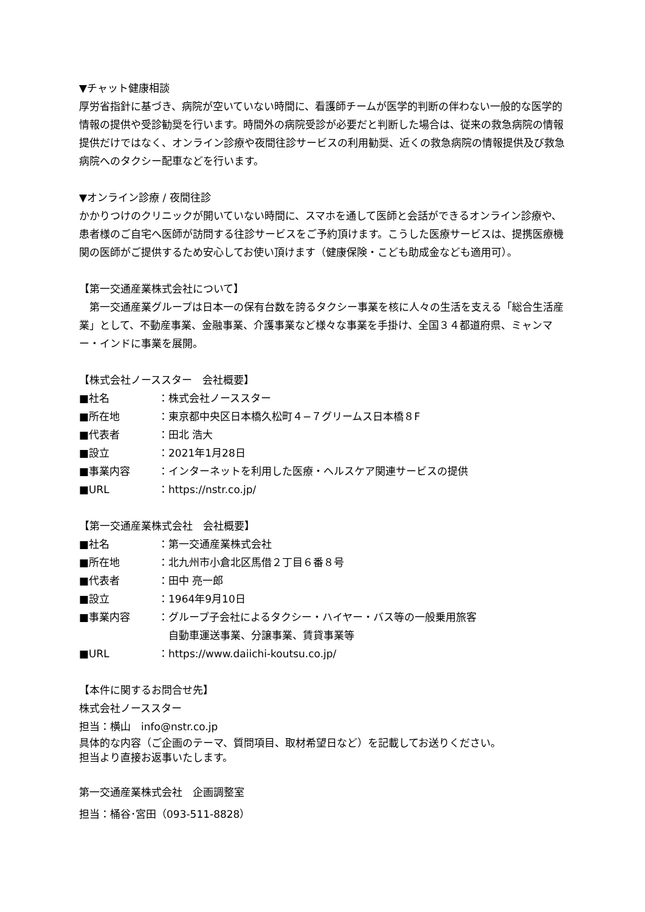▼チャット健康相談
厚労省指針に基づき、病院が空いていない時間に、看護師チームが医学的判断の伴わない一般的な医学的情報の提供や受診勧奨を行います。時間外の病院受診が必要だと判断した場合は、従来の救急病院の情報提供だけではなく、オンライン診療や夜間往診サービスの利用勧奨、近くの救急病院の情報提供及び救急病院へのタクシー配車などを行います。
▼オンライン診療 / 夜間往診
かかりつけのクリニックが開いていない時間に、スマホを通して医師と会話ができるオンライン診療や、患者様のご自宅へ医師が訪問する往診サービスをご予約頂けます。こうした医療サービスは、提携医療機関の医師がご提供するため安心してお使い頂けます（健康保険・こども助成金なども適用可）。
【第一交通産業株式会社について】
　第一交通産業グループは日本一の保有台数を誇るタクシー事業を核に人々の生活を支える「総合生活産業」として、不動産事業、金融事業、介護事業など様々な事業を手掛け、全国３４都道府県、ミャンマー・インドに事業を展開。
【株式会社ノーススター　会社概要】
| ■社名 | ：株式会社ノーススター |
| ■所在地 | ：東京都中央区日本橋久松町４−７グリームス日本橋８F |
| ■代表者 | ：田北 浩大 |
| ■設立 | ：2021年1月28日 |
| ■事業内容 | ：インターネットを利用した医療・ヘルスケア関連サービスの提供 |
| ■URL | ：https://nstr.co.jp/ |
【第一交通産業株式会社　会社概要】
| ■社名 | ：第一交通産業株式会社 |
| ■所在地 | ：北九州市小倉北区馬借２丁目６番８号 |
| ■代表者 | ：田中 亮一郎 |
| ■設立 | ：1964年9月10日 |
| ■事業内容 | ：グループ子会社によるタクシー・ハイヤー・バス等の一般乗用旅客 自動車運送事業、分譲事業、賃貸事業等 |
| ■URL | ：https://www.daiichi-koutsu.co.jp/ |
【本件に関するお問合せ先】
株式会社ノーススター
担当：横山　info@nstr.co.jp
具体的な内容（ご企画のテーマ、質問項目、取材希望日など）を記載してお送りください。
担当より直接お返事いたします。
第一交通産業株式会社　企画調整室
担当：桶谷･宮田（093-511-8828）